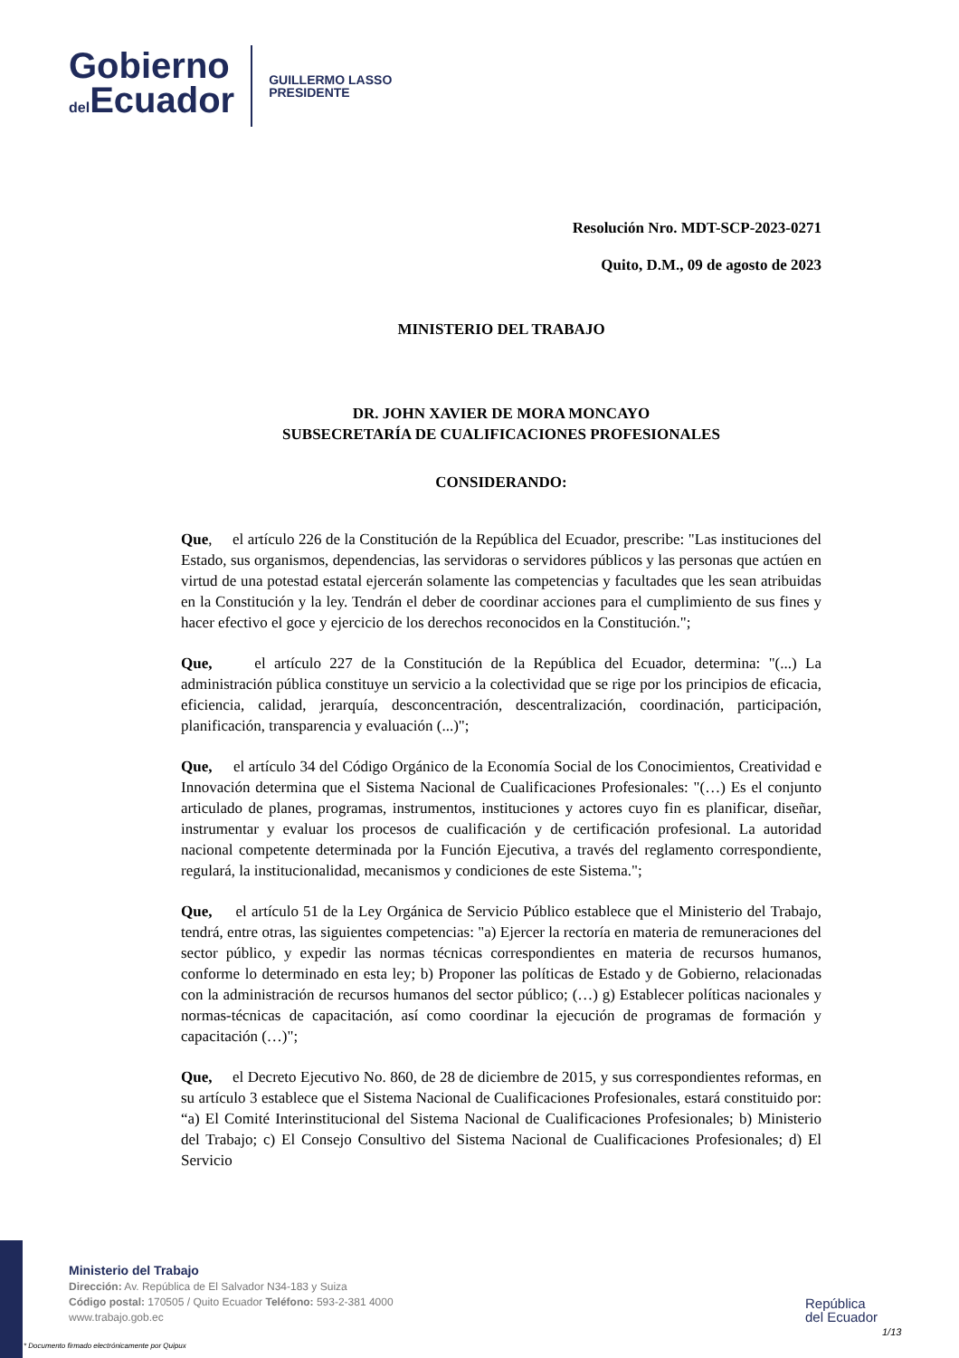Gobierno
del Ecuador
GUILLERMO LASSO
PRESIDENTE
Resolución Nro. MDT-SCP-2023-0271
Quito, D.M., 09 de agosto de 2023
MINISTERIO DEL TRABAJO
DR. JOHN XAVIER DE MORA MONCAYO
SUBSECRETARÍA DE CUALIFICACIONES PROFESIONALES
CONSIDERANDO:
Que, el artículo 226 de la Constitución de la República del Ecuador, prescribe: "Las instituciones del Estado, sus organismos, dependencias, las servidoras o servidores públicos y las personas que actúen en virtud de una potestad estatal ejercerán solamente las competencias y facultades que les sean atribuidas en la Constitución y la ley. Tendrán el deber de coordinar acciones para el cumplimiento de sus fines y hacer efectivo el goce y ejercicio de los derechos reconocidos en la Constitución.";
Que, el artículo 227 de la Constitución de la República del Ecuador, determina: "(...) La administración pública constituye un servicio a la colectividad que se rige por los principios de eficacia, eficiencia, calidad, jerarquía, desconcentración, descentralización, coordinación, participación, planificación, transparencia y evaluación (...)";
Que, el artículo 34 del Código Orgánico de la Economía Social de los Conocimientos, Creatividad e Innovación determina que el Sistema Nacional de Cualificaciones Profesionales: "(…) Es el conjunto articulado de planes, programas, instrumentos, instituciones y actores cuyo fin es planificar, diseñar, instrumentar y evaluar los procesos de cualificación y de certificación profesional. La autoridad nacional competente determinada por la Función Ejecutiva, a través del reglamento correspondiente, regulará, la institucionalidad, mecanismos y condiciones de este Sistema.";
Que, el artículo 51 de la Ley Orgánica de Servicio Público establece que el Ministerio del Trabajo, tendrá, entre otras, las siguientes competencias: "a) Ejercer la rectoría en materia de remuneraciones del sector público, y expedir las normas técnicas correspondientes en materia de recursos humanos, conforme lo determinado en esta ley; b) Proponer las políticas de Estado y de Gobierno, relacionadas con la administración de recursos humanos del sector público; (…) g) Establecer políticas nacionales y normas-técnicas de capacitación, así como coordinar la ejecución de programas de formación y capacitación (…)";
Que, el Decreto Ejecutivo No. 860, de 28 de diciembre de 2015, y sus correspondientes reformas, en su artículo 3 establece que el Sistema Nacional de Cualificaciones Profesionales, estará constituido por: “a) El Comité Interinstitucional del Sistema Nacional de Cualificaciones Profesionales; b) Ministerio del Trabajo; c) El Consejo Consultivo del Sistema Nacional de Cualificaciones Profesionales; d) El Servicio
Ministerio del Trabajo
Dirección: Av. República de El Salvador N34-183 y Suiza
Código postal: 170505 / Quito Ecuador Teléfono: 593-2-381 4000
www.trabajo.gob.ec
* Documento firmado electrónicamente por Quipux
República
del Ecuador
1/13